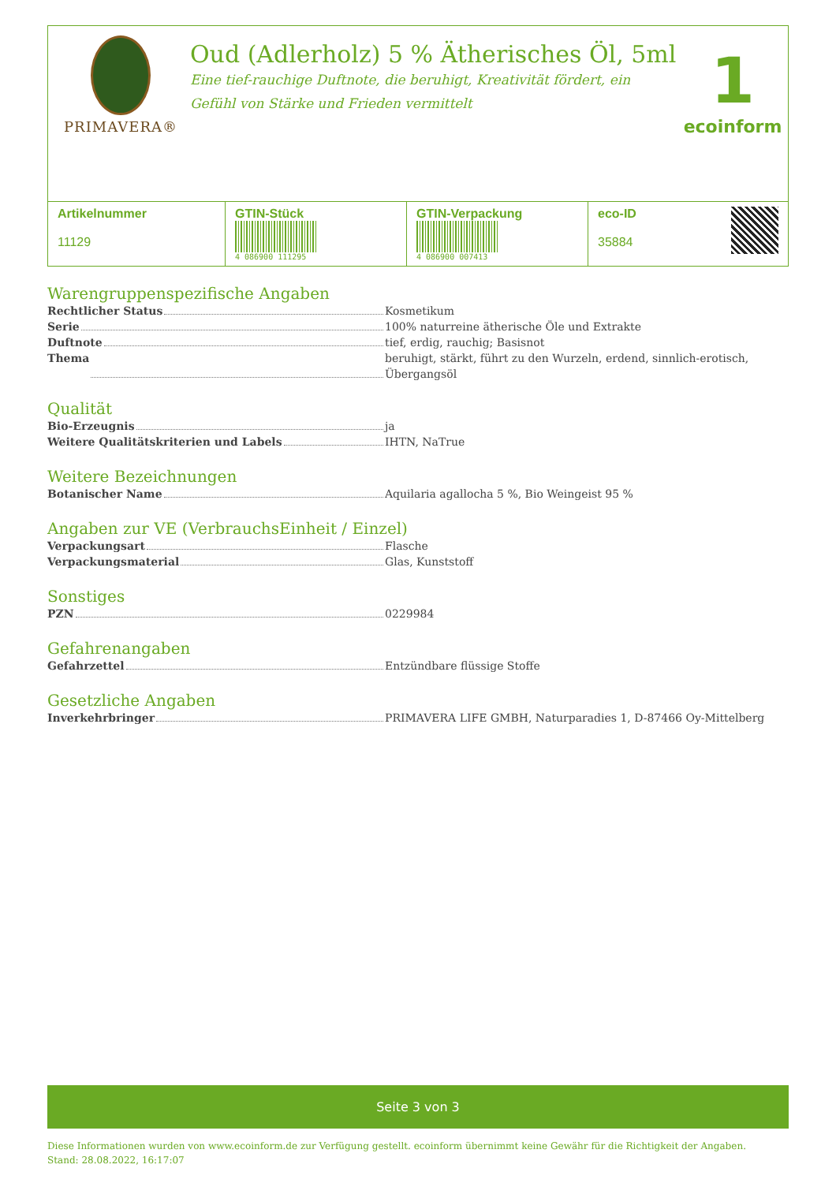PRIMAVERA®
Oud (Adlerholz) 5 % Ätherisches Öl, 5ml
Eine tief-rauchige Duftnote, die beruhigt, Kreativität fördert, ein Gefühl von Stärke und Frieden vermittelt
1
ecoinform
| Artikelnummer 11129 | GTIN-Stück 4 086900 111295 | GTIN-Verpackung 4 086900 007413 | eco-ID 35884 |
Warengruppenspezifische Angaben
Rechtlicher Status Kosmetikum
Serie 100% naturreine ätherische Öle und Extrakte
Duftnote tief, erdig, rauchig; Basisnot
Thema beruhigt, stärkt, führt zu den Wurzeln, erdend, sinnlich-erotisch, Übergangsöl
Qualität
Bio-Erzeugnis ja
Weitere Qualitätskriterien und Labels IHTN, NaTrue
Weitere Bezeichnungen
Botanischer Name Aquilaria agallocha 5 %, Bio Weingeist 95 %
Angaben zur VE (VerbrauchsEinheit / Einzel)
Verpackungsart Flasche
Verpackungsmaterial Glas, Kunststoff
Sonstiges
PZN 0229984
Gefahrenangaben
Gefahrzettel Entzündbare flüssige Stoffe
Gesetzliche Angaben
Inverkehrbringer PRIMAVERA LIFE GMBH, Naturparadies 1, D-87466 Oy-Mittelberg
Seite 3 von 3
Diese Informationen wurden von www.ecoinform.de zur Verfügung gestellt. ecoinform übernimmt keine Gewähr für die Richtigkeit der Angaben.
Stand: 28.08.2022, 16:17:07